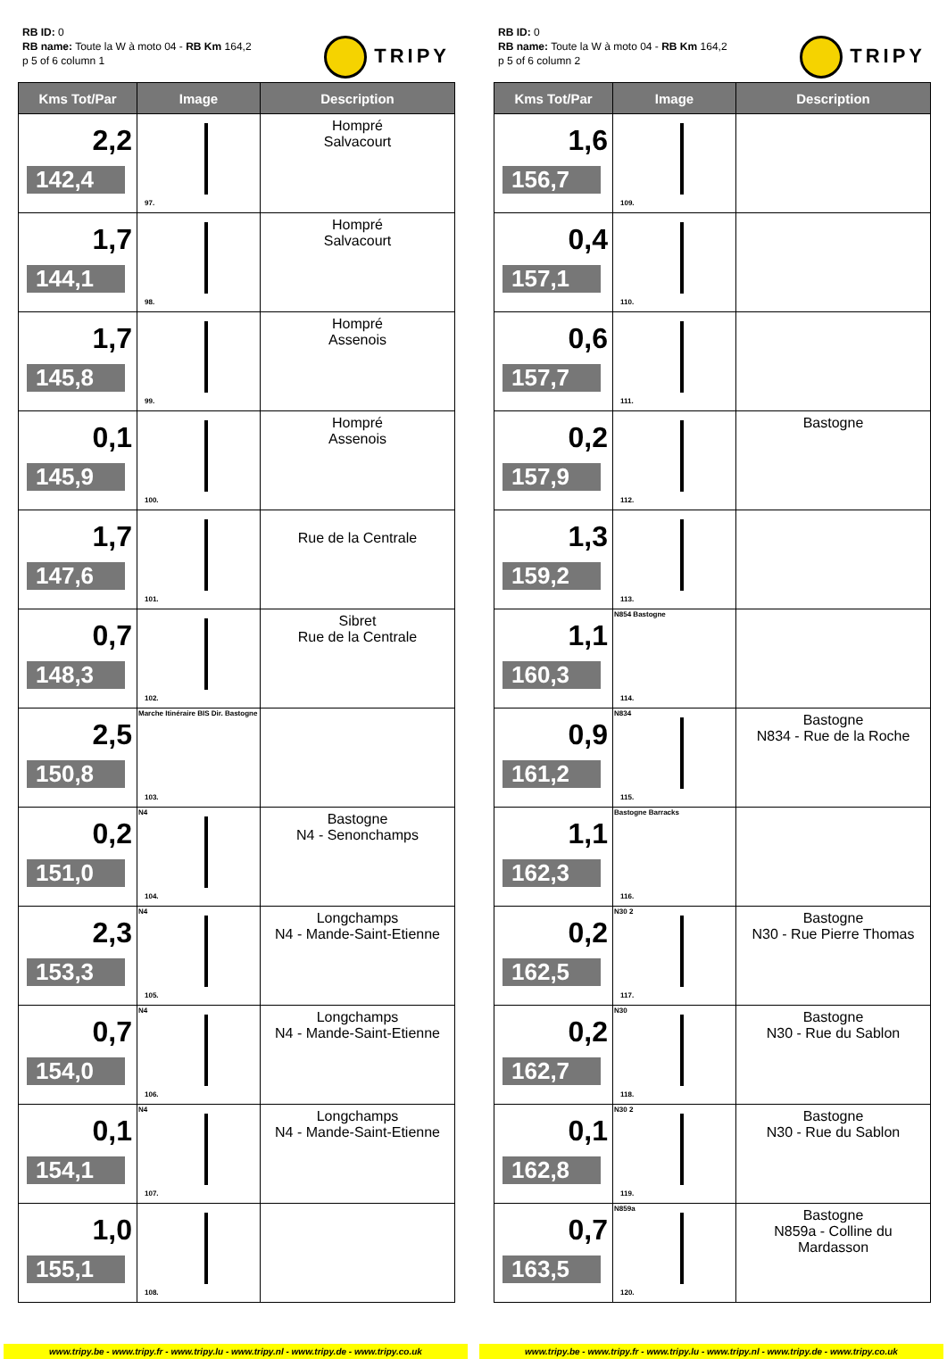RB ID: 0
RB name: Toute la W à moto 04 - RB Km 164,2
p 5 of 6 column 1
TRIPY
| Kms Tot/Par | Image | Description |
| --- | --- | --- |
| 2,2 142,4 | 97. | Hompré Salvacourt |
| 1,7 144,1 | 98. | Hompré Salvacourt |
| 1,7 145,8 | 99. | Hompré Assenois |
| 0,1 145,9 | 100. | Hompré Assenois |
| 1,7 147,6 | 101. | Rue de la Centrale |
| 0,7 148,3 | 102. | Sibret Rue de la Centrale |
| 2,5 150,8 | Marche Itinéraire BIS Dir. Bastogne 103. | |
| 0,2 151,0 | N4 104. | Bastogne N4 - Senonchamps |
| 2,3 153,3 | N4 105. | Longchamps N4 - Mande-Saint-Etienne |
| 0,7 154,0 | N4 106. | Longchamps N4 - Mande-Saint-Etienne |
| 0,1 154,1 | N4 107. | Longchamps N4 - Mande-Saint-Etienne |
| 1,0 155,1 | 108. | |
www.tripy.be - www.tripy.fr - www.tripy.lu - www.tripy.nl - www.tripy.de - www.tripy.co.uk
RB ID: 0
RB name: Toute la W à moto 04 - RB Km 164,2
p 5 of 6 column 2
TRIPY
| Kms Tot/Par | Image | Description |
| --- | --- | --- |
| 1,6 156,7 | 109. | |
| 0,4 157,1 | 110. | |
| 0,6 157,7 | 111. | |
| 0,2 157,9 | 112. | Bastogne |
| 1,3 159,2 | 113. | |
| 1,1 160,3 | N854 Bastogne 114. | |
| 0,9 161,2 | N834 115. | Bastogne N834 - Rue de la Roche |
| 1,1 162,3 | Bastogne Barracks 116. | |
| 0,2 162,5 | N30 2 117. | Bastogne N30 - Rue Pierre Thomas |
| 0,2 162,7 | N30 118. | Bastogne N30 - Rue du Sablon |
| 0,1 162,8 | N30 2 119. | Bastogne N30 - Rue du Sablon |
| 0,7 163,5 | N859a 120. | Bastogne N859a - Colline du Mardasson |
www.tripy.be - www.tripy.fr - www.tripy.lu - www.tripy.nl - www.tripy.de - www.tripy.co.uk